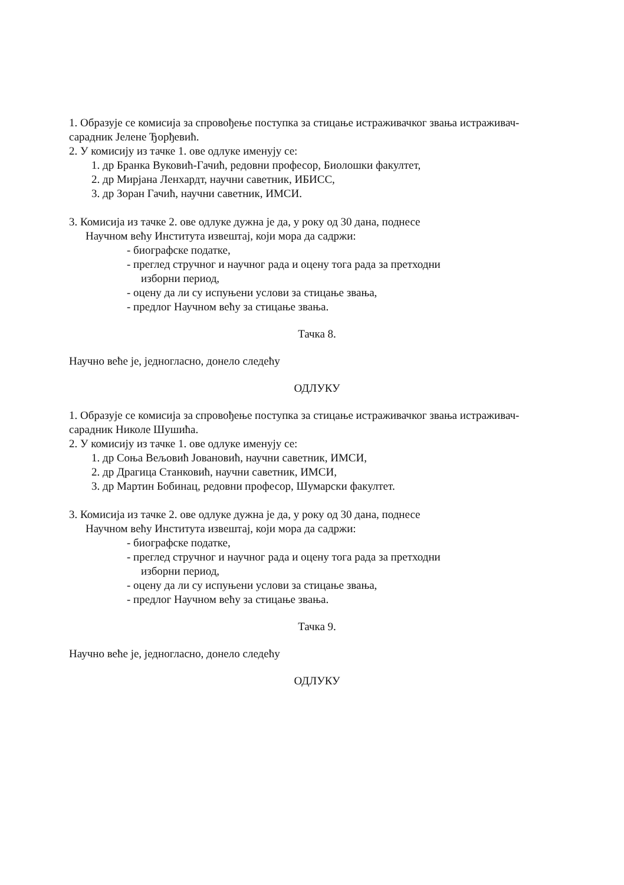1. Образује се комисија за спровођење поступка за стицање истраживачког звања истраживач- сарадник Јелене Ђорђевић.
2. У комисију из тачке 1. ове одлуке именују се:
1. др Бранка Вуковић-Гачић, редовни професор, Биолошки факултет,
2. др Мирјана Ленхардт, научни саветник, ИБИСС,
3. др Зоран Гачић, научни саветник, ИМСИ.
3. Комисија из тачке 2. ове одлуке дужна је да, у року од 30 дана, поднесе
Научном већу Института извештај, који мора да садржи:
- биографске податке,
- преглед стручног и научног рада и оцену тога рада за претходни
изборни период,
- оцену да ли су испуњени услови за стицање звања,
- предлог Научном већу за стицање звања.
Тачка 8.
Научно веће је, једногласно, донело следећу
ОДЛУКУ
1. Образује се комисија за спровођење поступка за стицање истраживачког звања истраживач- сарадник Николе Шушића.
2. У комисију из тачке 1. ове одлуке именују се:
1. др Соња Вељовић Јовановић, научни саветник, ИМСИ,
2. др Драгица Станковић, научни саветник, ИМСИ,
3. др Мартин Бобинац, редовни професор, Шумарски факултет.
3. Комисија из тачке 2. ове одлуке дужна је да, у року од 30 дана, поднесе
Научном већу Института извештај, који мора да садржи:
- биографске податке,
- преглед стручног и научног рада и оцену тога рада за претходни
изборни период,
- оцену да ли су испуњени услови за стицање звања,
- предлог Научном већу за стицање звања.
Тачка 9.
Научно веће је, једногласно, донело следећу
ОДЛУКУ